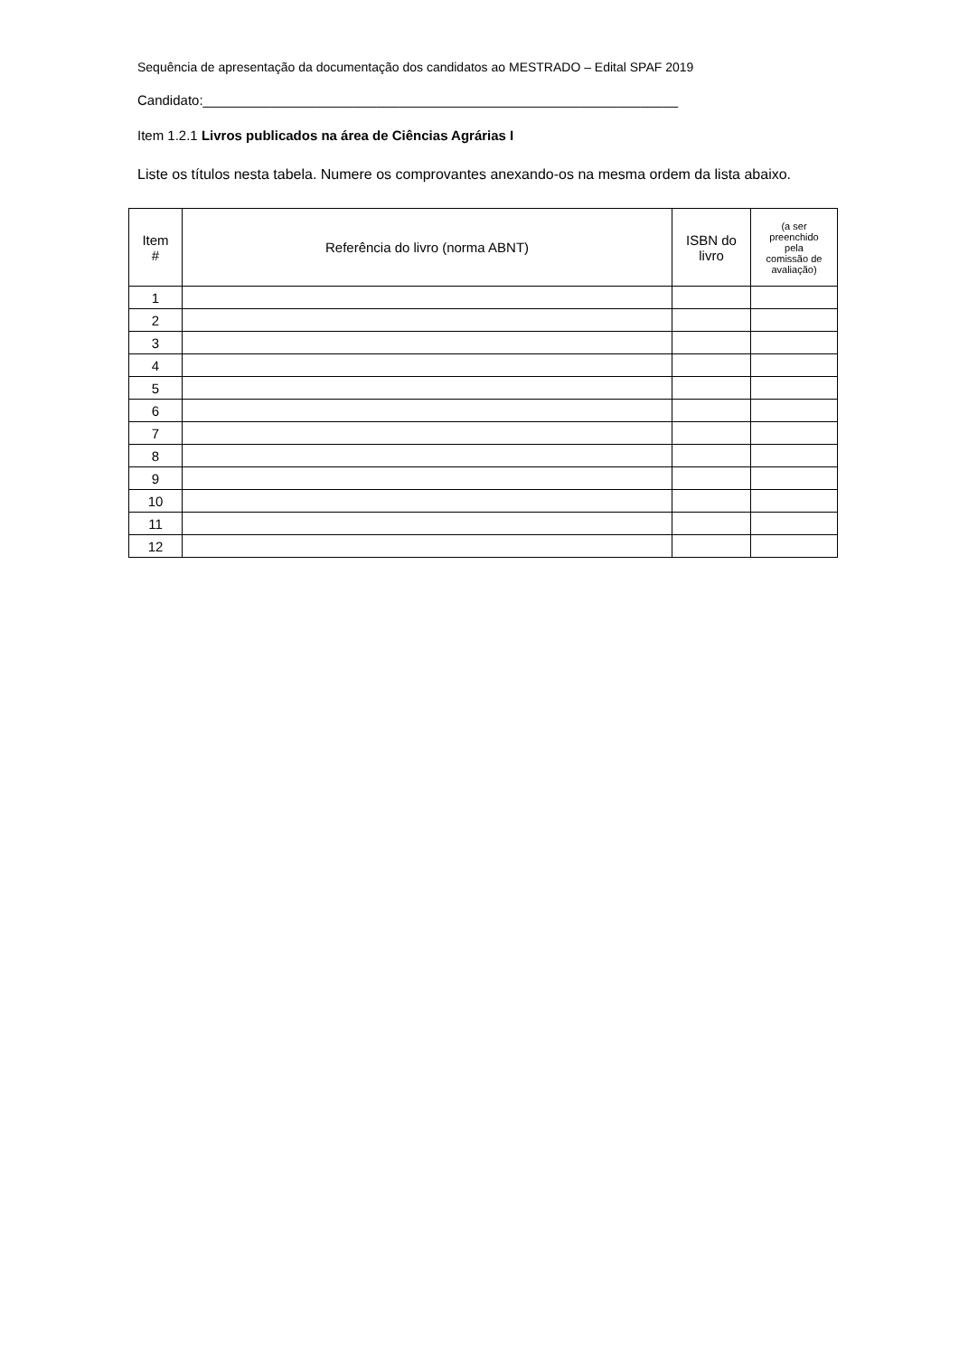Sequência de apresentação da documentação dos candidatos ao MESTRADO – Edital SPAF 2019
Candidato:_______________________________________________________________
Item 1.2.1 Livros publicados na área de Ciências Agrárias I
Liste os títulos nesta tabela. Numere os comprovantes anexando-os na mesma ordem da lista abaixo.
| Item # | Referência do livro (norma ABNT) | ISBN do livro | (a ser preenchido pela comissão de avaliação) |
| --- | --- | --- | --- |
| 1 | | | |
| 2 | | | |
| 3 | | | |
| 4 | | | |
| 5 | | | |
| 6 | | | |
| 7 | | | |
| 8 | | | |
| 9 | | | |
| 10 | | | |
| 11 | | | |
| 12 | | | |